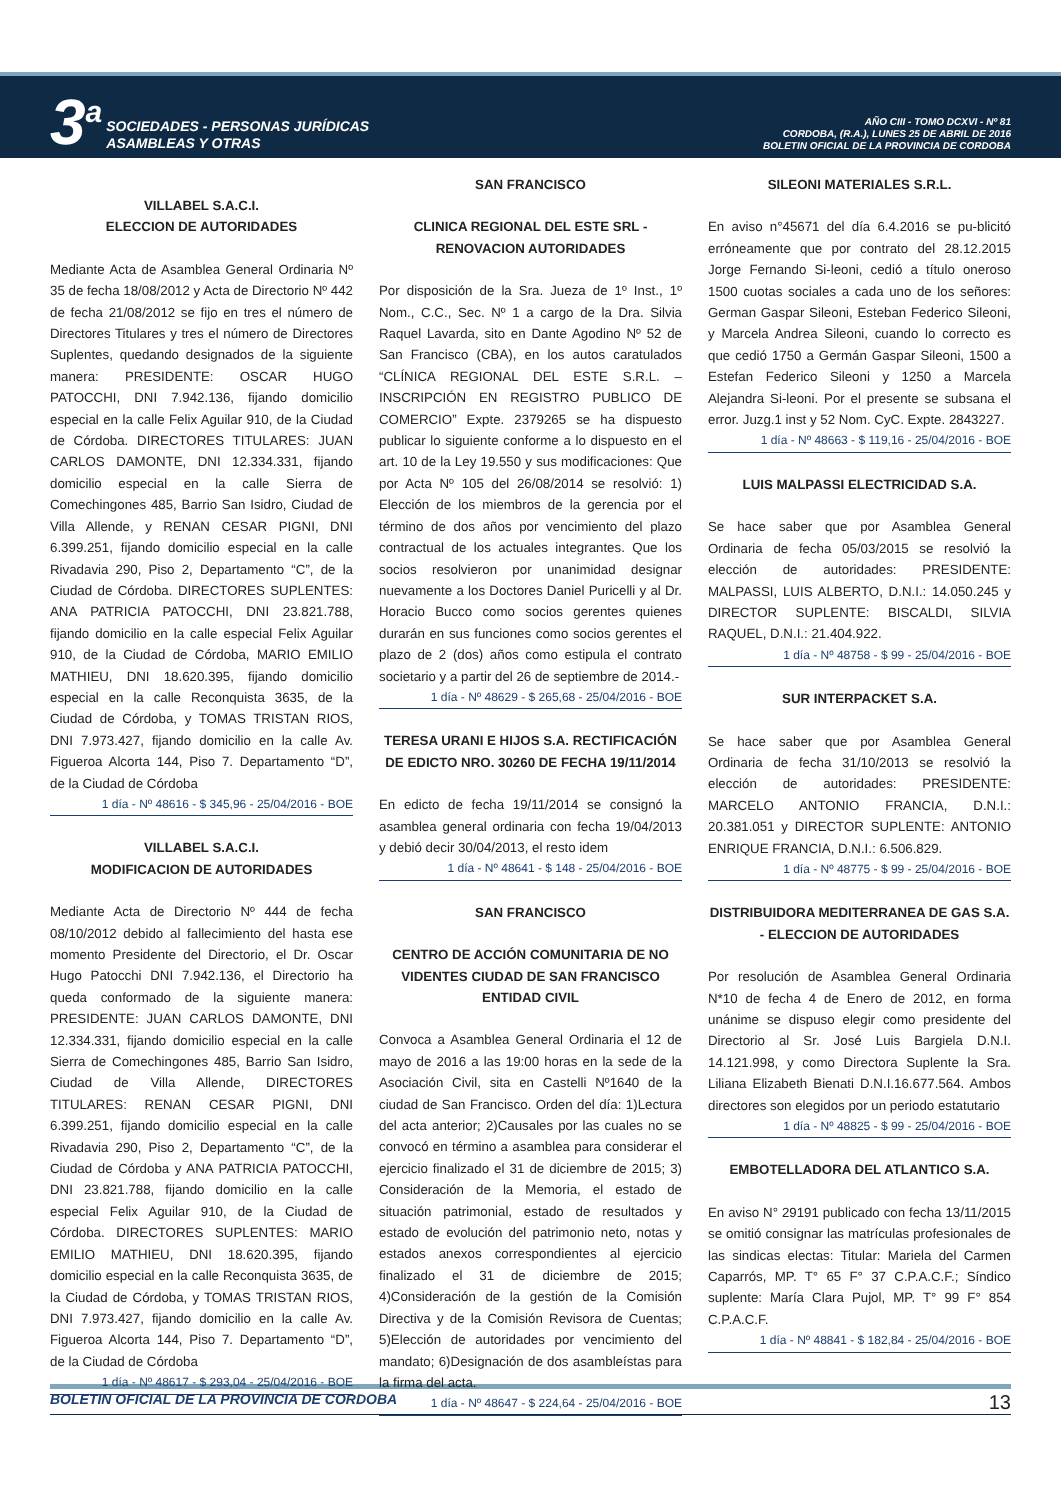3<sup>a</sup>
SOCIEDADES - PERSONAS JURÍDICAS
ASAMBLEAS Y OTRAS
AÑO CIII - TOMO DCXVI - Nº 81
CORDOBA, (R.A.), LUNES 25 DE ABRIL DE 2016
BOLETIN OFICIAL DE LA PROVINCIA DE CORDOBA
VILLABEL S.A.C.I.
ELECCION DE AUTORIDADES
Mediante Acta de Asamblea General Ordinaria Nº 35 de fecha 18/08/2012 y Acta de Directorio Nº 442 de fecha 21/08/2012 se fijo en tres el número de Directores Titulares y tres el número de Directores Suplentes, quedando designados de la siguiente manera: PRESIDENTE: OSCAR HUGO PATOCCHI, DNI 7.942.136, fijando domicilio especial en la calle Felix Aguilar 910, de la Ciudad de Córdoba. DIRECTORES TITULARES: JUAN CARLOS DAMONTE, DNI 12.334.331, fijando domicilio especial en la calle Sierra de Comechingones 485, Barrio San Isidro, Ciudad de Villa Allende, y RENAN CESAR PIGNI, DNI 6.399.251, fijando domicilio especial en la calle Rivadavia 290, Piso 2, Departamento “C”, de la Ciudad de Córdoba. DIRECTORES SUPLENTES: ANA PATRICIA PATOCCHI, DNI 23.821.788, fijando domicilio en la calle especial Felix Aguilar 910, de la Ciudad de Córdoba, MARIO EMILIO MATHIEU, DNI 18.620.395, fijando domicilio especial en la calle Reconquista 3635, de la Ciudad de Córdoba, y TOMAS TRISTAN RIOS, DNI 7.973.427, fijando domicilio en la calle Av. Figueroa Alcorta 144, Piso 7. Departamento “D”, de la Ciudad de Córdoba
1 día - Nº 48616 - $ 345,96 - 25/04/2016 - BOE
VILLABEL S.A.C.I.
MODIFICACION DE AUTORIDADES
Mediante Acta de Directorio Nº 444 de fecha 08/10/2012 debido al fallecimiento del hasta ese momento Presidente del Directorio, el Dr. Oscar Hugo Patocchi DNI 7.942.136, el Directorio ha queda conformado de la siguiente manera: PRESIDENTE: JUAN CARLOS DAMONTE, DNI 12.334.331, fijando domicilio especial en la calle Sierra de Comechingones 485, Barrio San Isidro, Ciudad de Villa Allende, DIRECTORES TITULARES: RENAN CESAR PIGNI, DNI 6.399.251, fijando domicilio especial en la calle Rivadavia 290, Piso 2, Departamento “C”, de la Ciudad de Córdoba y ANA PATRICIA PATOCCHI, DNI 23.821.788, fijando domicilio en la calle especial Felix Aguilar 910, de la Ciudad de Córdoba. DIRECTORES SUPLENTES: MARIO EMILIO MATHIEU, DNI 18.620.395, fijando domicilio especial en la calle Reconquista 3635, de la Ciudad de Córdoba, y TOMAS TRISTAN RIOS, DNI 7.973.427, fijando domicilio en la calle Av. Figueroa Alcorta 144, Piso 7. Departamento “D”, de la Ciudad de Córdoba
1 día - Nº 48617 - $ 293,04 - 25/04/2016 - BOE
SAN FRANCISCO
CLINICA REGIONAL DEL ESTE SRL - RENOVACION AUTORIDADES
Por disposición de la Sra. Jueza de 1º Inst., 1º Nom., C.C., Sec. Nº 1 a cargo de la Dra. Silvia Raquel Lavarda, sito en Dante Agodino Nº 52 de San Francisco (CBA), en los autos caratulados “CLÍNICA REGIONAL DEL ESTE S.R.L. – INSCRIPCIÓN EN REGISTRO PUBLICO DE COMERCIO” Expte. 2379265 se ha dispuesto publicar lo siguiente conforme a lo dispuesto en el art. 10 de la Ley 19.550 y sus modificaciones: Que por Acta Nº 105 del 26/08/2014 se resolvió: 1) Elección de los miembros de la gerencia por el término de dos años por vencimiento del plazo contractual de los actuales integrantes. Que los socios resolvieron por unanimidad designar nuevamente a los Doctores Daniel Puricelli y al Dr. Horacio Bucco como socios gerentes quienes durarán en sus funciones como socios gerentes el plazo de 2 (dos) años como estipula el contrato societario y a partir del 26 de septiembre de 2014.-
1 día - Nº 48629 - $ 265,68 - 25/04/2016 - BOE
TERESA URANI E HIJOS S.A. RECTIFICACIÓN DE EDICTO NRO. 30260 DE FECHA 19/11/2014
En edicto de fecha 19/11/2014 se consignó la asamblea general ordinaria con fecha 19/04/2013 y debió decir 30/04/2013, el resto idem
1 día - Nº 48641 - $ 148 - 25/04/2016 - BOE
SAN FRANCISCO
CENTRO DE ACCIÓN COMUNITARIA DE NO VIDENTES CIUDAD DE SAN FRANCISCO ENTIDAD CIVIL
Convoca a Asamblea General Ordinaria el 12 de mayo de 2016 a las 19:00 horas en la sede de la Asociación Civil, sita en Castelli Nº1640 de la ciudad de San Francisco. Orden del día: 1)Lectura del acta anterior; 2)Causales por las cuales no se convocó en término a asamblea para considerar el ejercicio finalizado el 31 de diciembre de 2015; 3) Consideración de la Memoria, el estado de situación patrimonial, estado de resultados y estado de evolución del patrimonio neto, notas y estados anexos correspondientes al ejercicio finalizado el 31 de diciembre de 2015; 4)Consideración de la gestión de la Comisión Directiva y de la Comisión Revisora de Cuentas; 5)Elección de autoridades por vencimiento del mandato; 6)Designación de dos asambleístas para la firma del acta.
1 día - Nº 48647 - $ 224,64 - 25/04/2016 - BOE
SILEONI MATERIALES S.R.L.
En aviso n°45671 del día 6.4.2016 se pu-blicitó erróneamente que por contrato del 28.12.2015 Jorge Fernando Si-leoni, cedió a título oneroso 1500 cuotas sociales a cada uno de los señores: German Gaspar Sileoni, Esteban Federico Sileoni, y Marcela Andrea Sileoni, cuando lo correcto es que cedió 1750 a Germán Gaspar Sileoni, 1500 a Estefan Federico Sileoni y 1250 a Marcela Alejandra Si-leoni. Por el presente se subsana el error. Juzg.1 inst y 52 Nom. CyC. Expte. 2843227.
1 día - Nº 48663 - $ 119,16 - 25/04/2016 - BOE
LUIS MALPASSI ELECTRICIDAD S.A.
Se hace saber que por Asamblea General Ordinaria de fecha 05/03/2015 se resolvió la elección de autoridades: PRESIDENTE: MALPASSI, LUIS ALBERTO, D.N.I.: 14.050.245 y DIRECTOR SUPLENTE: BISCALDI, SILVIA RAQUEL, D.N.I.: 21.404.922.
1 día - Nº 48758 - $ 99 - 25/04/2016 - BOE
SUR INTERPACKET S.A.
Se hace saber que por Asamblea General Ordinaria de fecha 31/10/2013 se resolvió la elección de autoridades: PRESIDENTE: MARCELO ANTONIO FRANCIA, D.N.I.: 20.381.051 y DIRECTOR SUPLENTE: ANTONIO ENRIQUE FRANCIA, D.N.I.: 6.506.829.
1 día - Nº 48775 - $ 99 - 25/04/2016 - BOE
DISTRIBUIDORA MEDITERRANEA DE GAS S.A. - ELECCION DE AUTORIDADES
Por resolución de Asamblea General Ordinaria N*10 de fecha 4 de Enero de 2012, en forma unánime se dispuso elegir como presidente del Directorio al Sr. José Luis Bargiela D.N.I. 14.121.998, y como Directora Suplente la Sra. Liliana Elizabeth Bienati D.N.I.16.677.564. Ambos directores son elegidos por un periodo estatutario
1 día - Nº 48825 - $ 99 - 25/04/2016 - BOE
EMBOTELLADORA DEL ATLANTICO S.A.
En aviso N° 29191 publicado con fecha 13/11/2015 se omitió consignar las matrículas profesionales de las sindicas electas: Titular: Mariela del Carmen Caparrós, MP. T° 65 F° 37 C.P.A.C.F.; Síndico suplente: María Clara Pujol, MP. T° 99 F° 854 C.P.A.C.F.
1 día - Nº 48841 - $ 182,84 - 25/04/2016 - BOE
BOLETIN OFICIAL DE LA PROVINCIA DE CORDOBA 13